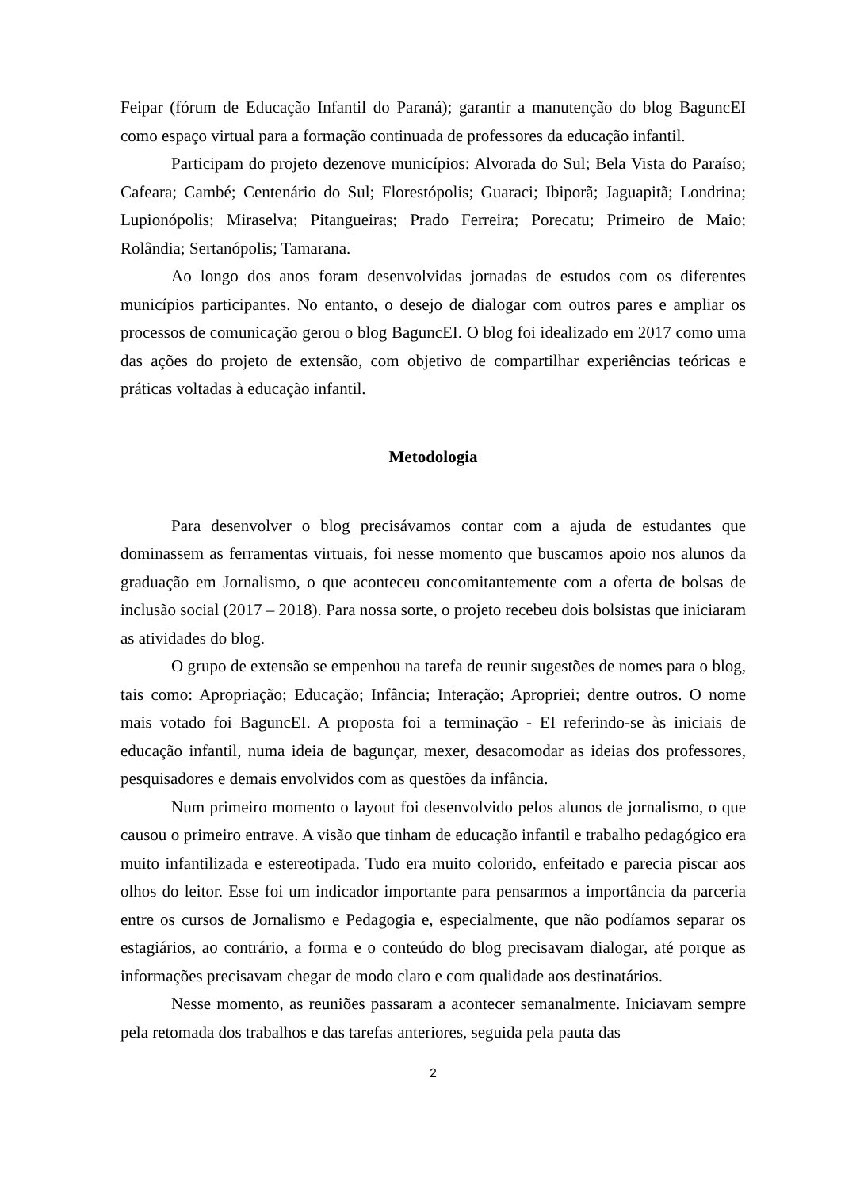Feipar (fórum de Educação Infantil do Paraná); garantir a manutenção do blog BaguncEI como espaço virtual para a formação continuada de professores da educação infantil.
Participam do projeto dezenove municípios: Alvorada do Sul; Bela Vista do Paraíso; Cafeara; Cambé; Centenário do Sul; Florestópolis; Guaraci; Ibiporã; Jaguapitã; Londrina; Lupionópolis; Miraselva; Pitangueiras; Prado Ferreira; Porecatu; Primeiro de Maio; Rolândia; Sertanópolis; Tamarana.
Ao longo dos anos foram desenvolvidas jornadas de estudos com os diferentes municípios participantes. No entanto, o desejo de dialogar com outros pares e ampliar os processos de comunicação gerou o blog BaguncEI. O blog foi idealizado em 2017 como uma das ações do projeto de extensão, com objetivo de compartilhar experiências teóricas e práticas voltadas à educação infantil.
Metodologia
Para desenvolver o blog precisávamos contar com a ajuda de estudantes que dominassem as ferramentas virtuais, foi nesse momento que buscamos apoio nos alunos da graduação em Jornalismo, o que aconteceu concomitantemente com a oferta de bolsas de inclusão social (2017 – 2018). Para nossa sorte, o projeto recebeu dois bolsistas que iniciaram as atividades do blog.
O grupo de extensão se empenhou na tarefa de reunir sugestões de nomes para o blog, tais como: Apropriação; Educação; Infância; Interação; Apropriei; dentre outros. O nome mais votado foi BaguncEI. A proposta foi a terminação - EI referindo-se às iniciais de educação infantil, numa ideia de bagunçar, mexer, desacomodar as ideias dos professores, pesquisadores e demais envolvidos com as questões da infância.
Num primeiro momento o layout foi desenvolvido pelos alunos de jornalismo, o que causou o primeiro entrave. A visão que tinham de educação infantil e trabalho pedagógico era muito infantilizada e estereotipada. Tudo era muito colorido, enfeitado e parecia piscar aos olhos do leitor. Esse foi um indicador importante para pensarmos a importância da parceria entre os cursos de Jornalismo e Pedagogia e, especialmente, que não podíamos separar os estagiários, ao contrário, a forma e o conteúdo do blog precisavam dialogar, até porque as informações precisavam chegar de modo claro e com qualidade aos destinatários.
Nesse momento, as reuniões passaram a acontecer semanalmente. Iniciavam sempre pela retomada dos trabalhos e das tarefas anteriores, seguida pela pauta das
2